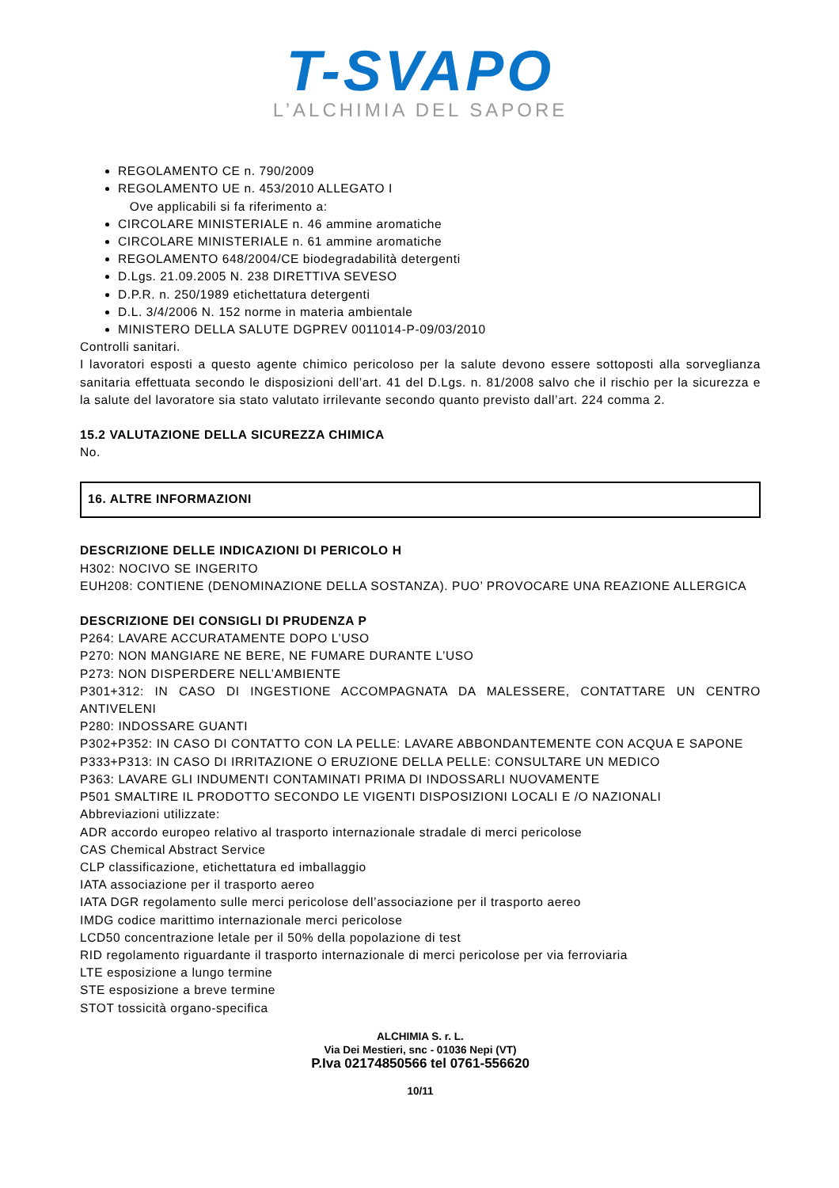T-SVAPO
L’ALCHIMIA DEL SAPORE
REGOLAMENTO CE n. 790/2009
REGOLAMENTO UE n. 453/2010 ALLEGATO I
Ove applicabili si fa riferimento a:
CIRCOLARE MINISTERIALE n. 46 ammine aromatiche
CIRCOLARE MINISTERIALE n. 61 ammine aromatiche
REGOLAMENTO 648/2004/CE biodegradabilità detergenti
D.Lgs. 21.09.2005 N. 238 DIRETTIVA SEVESO
D.P.R. n. 250/1989 etichettatura detergenti
D.L. 3/4/2006 N. 152 norme in materia ambientale
MINISTERO DELLA SALUTE DGPREV 0011014-P-09/03/2010
Controlli sanitari.
I lavoratori esposti a questo agente chimico pericoloso per la salute devono essere sottoposti alla sorveglianza sanitaria effettuata secondo le disposizioni dell’art. 41 del D.Lgs. n. 81/2008 salvo che il rischio per la sicurezza e la salute del lavoratore sia stato valutato irrilevante secondo quanto previsto dall’art. 224 comma 2.
15.2 VALUTAZIONE DELLA SICUREZZA CHIMICA
No.
16. ALTRE INFORMAZIONI
DESCRIZIONE DELLE INDICAZIONI DI PERICOLO H
H302: NOCIVO SE INGERITO
EUH208: CONTIENE (DENOMINAZIONE DELLA SOSTANZA). PUO’ PROVOCARE UNA REAZIONE ALLERGICA
DESCRIZIONE DEI CONSIGLI DI PRUDENZA P
P264: LAVARE ACCURATAMENTE DOPO L’USO
P270: NON MANGIARE NE BERE, NE FUMARE DURANTE L’USO
P273: NON DISPERDERE NELL’AMBIENTE
P301+312: IN CASO DI INGESTIONE ACCOMPAGNATA DA MALESSERE, CONTATTARE UN CENTRO ANTIVELENI
P280: INDOSSARE GUANTI
P302+P352: IN CASO DI CONTATTO CON LA PELLE: LAVARE ABBONDANTEMENTE CON ACQUA E SAPONE
P333+P313: IN CASO DI IRRITAZIONE O ERUZIONE DELLA PELLE: CONSULTARE UN MEDICO
P363: LAVARE GLI INDUMENTI CONTAMINATI PRIMA DI INDOSSARLI NUOVAMENTE
P501 SMALTIRE IL PRODOTTO SECONDO LE VIGENTI DISPOSIZIONI LOCALI E /O NAZIONALI
Abbreviazioni utilizzate:
ADR accordo europeo relativo al trasporto internazionale stradale di merci pericolose
CAS Chemical Abstract Service
CLP classificazione, etichettatura ed imballaggio
IATA associazione per il trasporto aereo
IATA DGR regolamento sulle merci pericolose dell’associazione per il trasporto aereo
IMDG codice marittimo internazionale merci pericolose
LCD50 concentrazione letale per il 50% della popolazione di test
RID regolamento riguardante il trasporto internazionale di merci pericolose per via ferroviaria
LTE esposizione a lungo termine
STE esposizione a breve termine
STOT tossicità organo-specifica
ALCHIMIA S. r. L.
Via Dei Mestieri, snc - 01036 Nepi (VT)
P.Iva 02174850566 tel 0761-556620
10/11